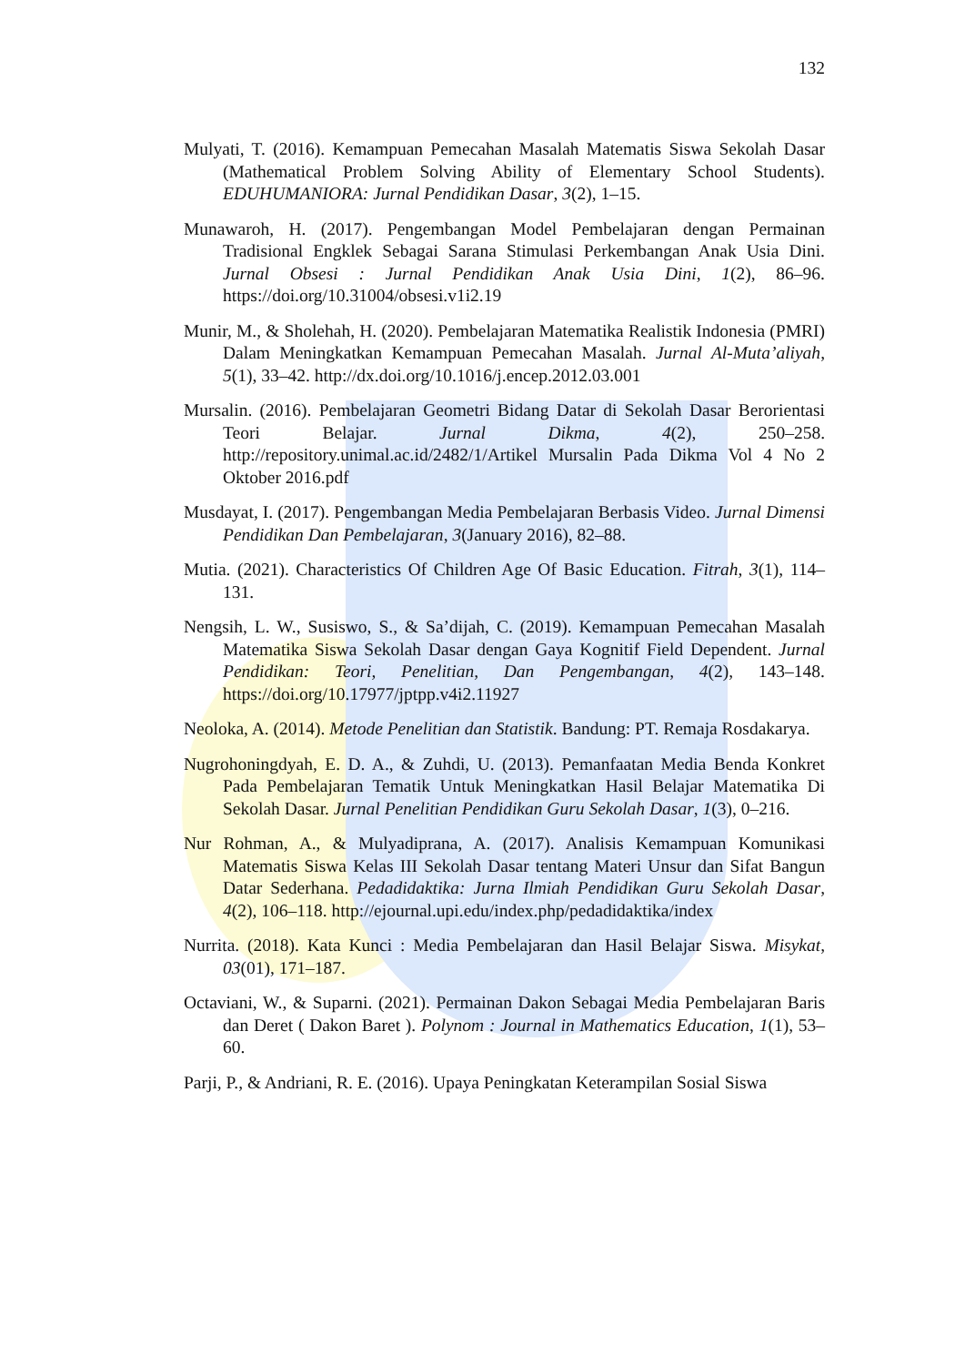132
Mulyati, T. (2016). Kemampuan Pemecahan Masalah Matematis Siswa Sekolah Dasar (Mathematical Problem Solving Ability of Elementary School Students). EDUHUMANIORA: Jurnal Pendidikan Dasar, 3(2), 1–15.
Munawaroh, H. (2017). Pengembangan Model Pembelajaran dengan Permainan Tradisional Engklek Sebagai Sarana Stimulasi Perkembangan Anak Usia Dini. Jurnal Obsesi : Jurnal Pendidikan Anak Usia Dini, 1(2), 86–96. https://doi.org/10.31004/obsesi.v1i2.19
Munir, M., & Sholehah, H. (2020). Pembelajaran Matematika Realistik Indonesia (PMRI) Dalam Meningkatkan Kemampuan Pemecahan Masalah. Jurnal Al-Muta’aliyah, 5(1), 33–42. http://dx.doi.org/10.1016/j.encep.2012.03.001
Mursalin. (2016). Pembelajaran Geometri Bidang Datar di Sekolah Dasar Berorientasi Teori Belajar. Jurnal Dikma, 4(2), 250–258. http://repository.unimal.ac.id/2482/1/Artikel Mursalin Pada Dikma Vol 4 No 2 Oktober 2016.pdf
Musdayat, I. (2017). Pengembangan Media Pembelajaran Berbasis Video. Jurnal Dimensi Pendidikan Dan Pembelajaran, 3(January 2016), 82–88.
Mutia. (2021). Characteristics Of Children Age Of Basic Education. Fitrah, 3(1), 114–131.
Nengsih, L. W., Susiswo, S., & Sa’dijah, C. (2019). Kemampuan Pemecahan Masalah Matematika Siswa Sekolah Dasar dengan Gaya Kognitif Field Dependent. Jurnal Pendidikan: Teori, Penelitian, Dan Pengembangan, 4(2), 143–148. https://doi.org/10.17977/jptpp.v4i2.11927
Neoloka, A. (2014). Metode Penelitian dan Statistik. Bandung: PT. Remaja Rosdakarya.
Nugrohoningdyah, E. D. A., & Zuhdi, U. (2013). Pemanfaatan Media Benda Konkret Pada Pembelajaran Tematik Untuk Meningkatkan Hasil Belajar Matematika Di Sekolah Dasar. Jurnal Penelitian Pendidikan Guru Sekolah Dasar, 1(3), 0–216.
Nur Rohman, A., & Mulyadiprana, A. (2017). Analisis Kemampuan Komunikasi Matematis Siswa Kelas III Sekolah Dasar tentang Materi Unsur dan Sifat Bangun Datar Sederhana. Pedadidaktika: Jurna Ilmiah Pendidikan Guru Sekolah Dasar, 4(2), 106–118. http://ejournal.upi.edu/index.php/pedadidaktika/index
Nurrita. (2018). Kata Kunci : Media Pembelajaran dan Hasil Belajar Siswa. Misykat, 03(01), 171–187.
Octaviani, W., & Suparni. (2021). Permainan Dakon Sebagai Media Pembelajaran Baris dan Deret ( Dakon Baret ). Polynom : Journal in Mathematics Education, 1(1), 53–60.
Parji, P., & Andriani, R. E. (2016). Upaya Peningkatan Keterampilan Sosial Siswa